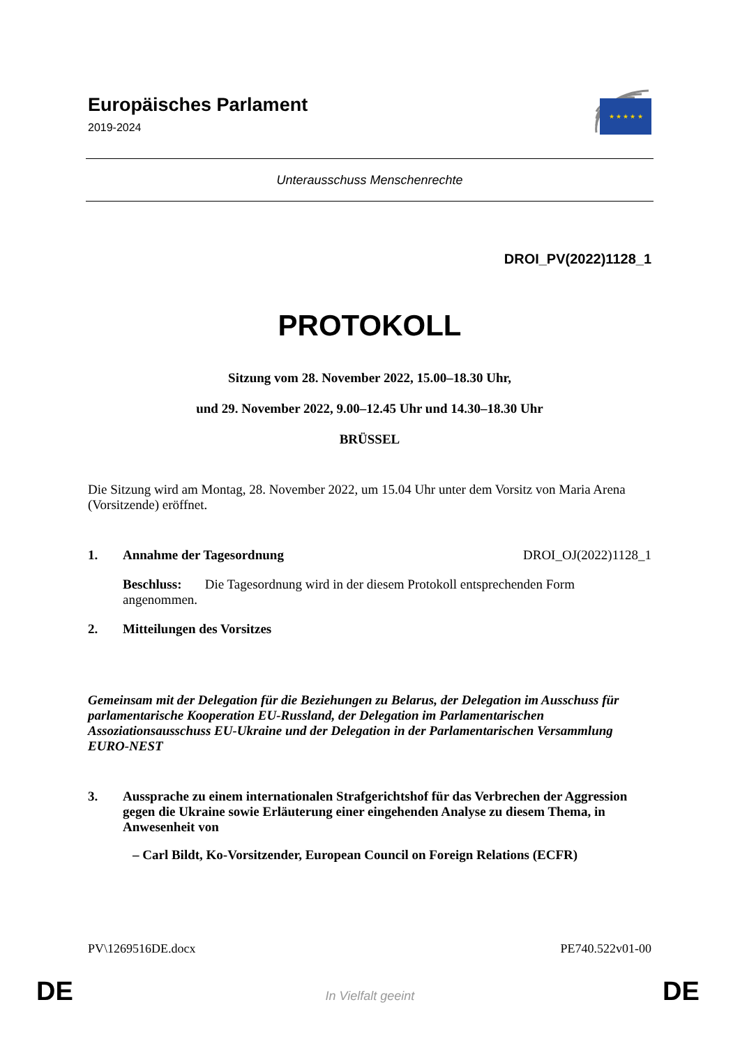Europäisches Parlament
2019-2024
★ ★ ★ ★ ★
Unterausschuss Menschenrechte
DROI_PV(2022)1128_1
PROTOKOLL
Sitzung vom 28. November 2022, 15.00–18.30 Uhr,
und 29. November 2022, 9.00–12.45 Uhr und 14.30–18.30 Uhr
BRÜSSEL
Die Sitzung wird am Montag, 28. November 2022, um 15.04 Uhr unter dem Vorsitz von Maria Arena (Vorsitzende) eröffnet.
1. Annahme der Tagesordnung DROI_OJ(2022)1128_1
Beschluss: Die Tagesordnung wird in der diesem Protokoll entsprechenden Form angenommen.
2. Mitteilungen des Vorsitzes
Gemeinsam mit der Delegation für die Beziehungen zu Belarus, der Delegation im Ausschuss für parlamentarische Kooperation EU-Russland, der Delegation im Parlamentarischen Assoziationsausschuss EU-Ukraine und der Delegation in der Parlamentarischen Versammlung EURO-NEST
3. Aussprache zu einem internationalen Strafgerichtshof für das Verbrechen der Aggression gegen die Ukraine sowie Erläuterung einer eingehenden Analyse zu diesem Thema, in Anwesenheit von
– Carl Bildt, Ko-Vorsitzender, European Council on Foreign Relations (ECFR)
PV\1269516DE.docx PE740.522v01-00
DE In Vielfalt geeint DE